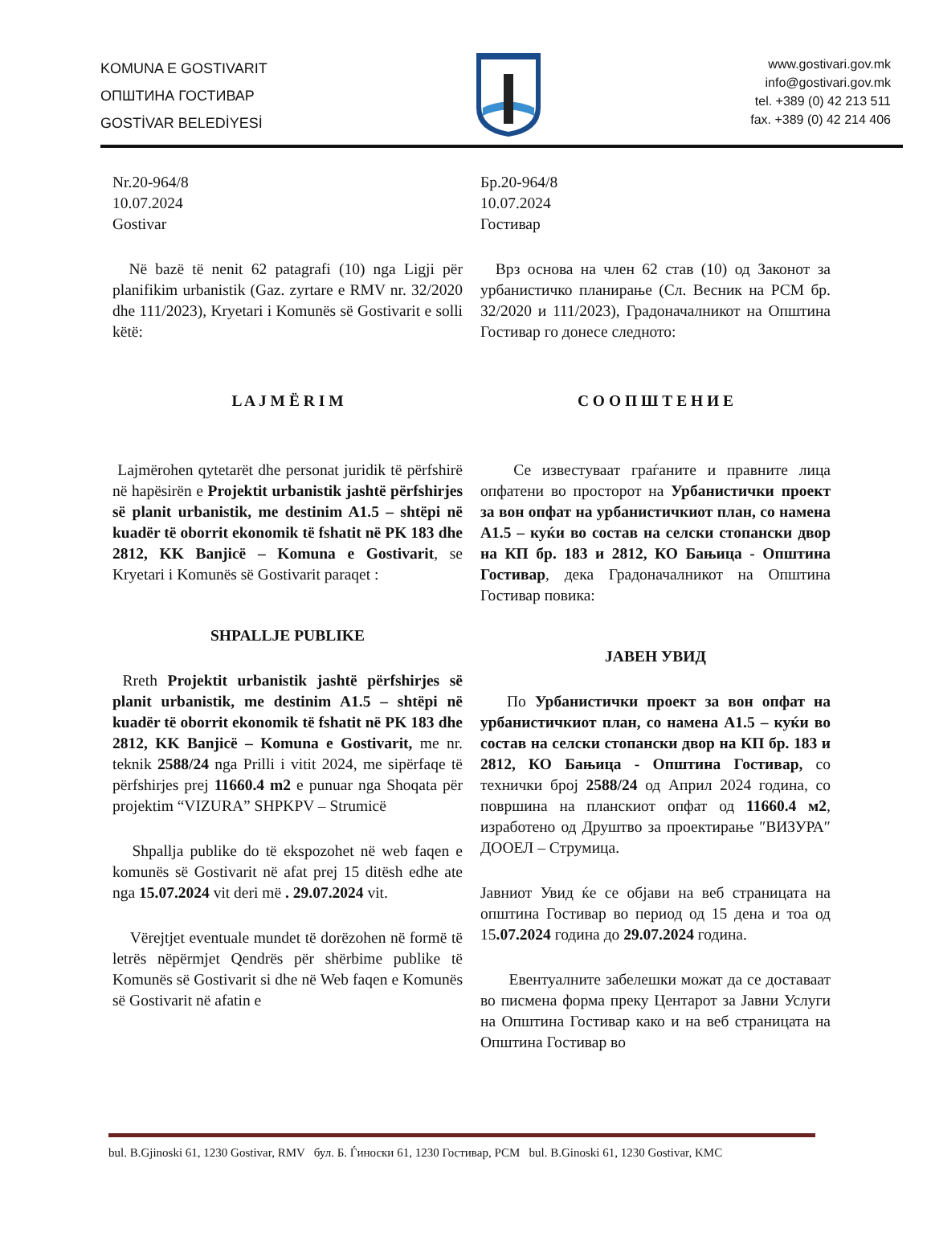KOMUNA E GOSTIVARIT
ОПШТИНА ГОСТИВАР
GOSTİVAR BELEDİYESİ
www.gostivari.gov.mk
info@gostivari.gov.mk
tel. +389 (0) 42 213 511
fax. +389 (0) 42 214 406
Nr.20-964/8
10.07.2024
Gostivar
Në bazë të nenit 62 patagrafi (10) nga Ligji për planifikim urbanistik (Gaz. zyrtare e RMV nr. 32/2020 dhe 111/2023), Kryetari i Komunës së Gostivarit e solli këtë:
L A J M Ë R I M
Lajmërohen qytetarët dhe personat juridik të përfshirë në hapësirën e Projektit urbanistik jashtë përfshirjes së planit urbanistik, me destinim A1.5 – shtëpi në kuadër të oborrit ekonomik të fshatit në PK 183 dhe 2812, KK Banjicë – Komuna e Gostivarit, se Kryetari i Komunës së Gostivarit paraqet :
SHPALLJE PUBLIKE
Rreth Projektit urbanistik jashtë përfshirjes së planit urbanistik, me destinim A1.5 – shtëpi në kuadër të oborrit ekonomik të fshatit në PK 183 dhe 2812, KK Banjicë – Komuna e Gostivarit, me nr. teknik 2588/24 nga Prilli i vitit 2024, me sipërfaqe të përfshirjes prej 11660.4 m2 e punuar nga Shoqata për projektim “VIZURA” SHPKPV – Strumicë
Shpallja publike do të ekspozohet në web faqen e komunës së Gostivarit në afat prej 15 ditësh edhe ate nga 15.07.2024 vit deri më . 29.07.2024 vit.
Vërejtjet eventuale mundet të dorëzohen në formë të letrës nëpërmjet Qendrës për shërbime publike të Komunës së Gostivarit si dhe në Web faqen e Komunës së Gostivarit në afatin e
Бр.20-964/8
10.07.2024
Гостивар
Врз основа на член 62 став (10) од Законот за урбанистичко планирање (Сл. Весник на РСМ бр. 32/2020 и 111/2023), Градоначалникот на Општина Гостивар го донесе следното:
С О О П Ш Т Е Н И Е
Се известуваат граѓаните и правните лица опфатени во просторот на Урбанистички проект за вон опфат на урбанистичкиот план, со намена А1.5 – куќи во состав на селски стопански двор на КП бр. 183 и 2812, КО Бањица - Општина Гостивар, дека Градоначалникот на Општина Гостивар повика:
ЈАВЕН УВИД
По Урбанистички проект за вон опфат на урбанистичкиот план, со намена А1.5 – куќи во состав на селски стопански двор на КП бр. 183 и 2812, КО Бањица - Општина Гостивар, со технички број 2588/24 од Април 2024 година, со површина на планскиот опфат од 11660.4 м2, изработено од Друштво за проектирање ″ВИЗУРА″ ДООЕЛ – Струмица.
Јавниот Увид ќе се објави на веб страницата на општина Гостивар во период од 15 дена и тоа од 15.07.2024 година до 29.07.2024 година.
Евентуалните забелешки можат да се доставаат во писмена форма преку Центарот за Јавни Услуги на Општина Гостивар како и на веб страницата на Општина Гостивар во
bul. B.Gjinoski 61, 1230 Gostivar, RMV бул. Б. Ѓиноски 61, 1230 Гостивар, РСМ bul. B.Ginoski 61, 1230 Gostivar, KMC